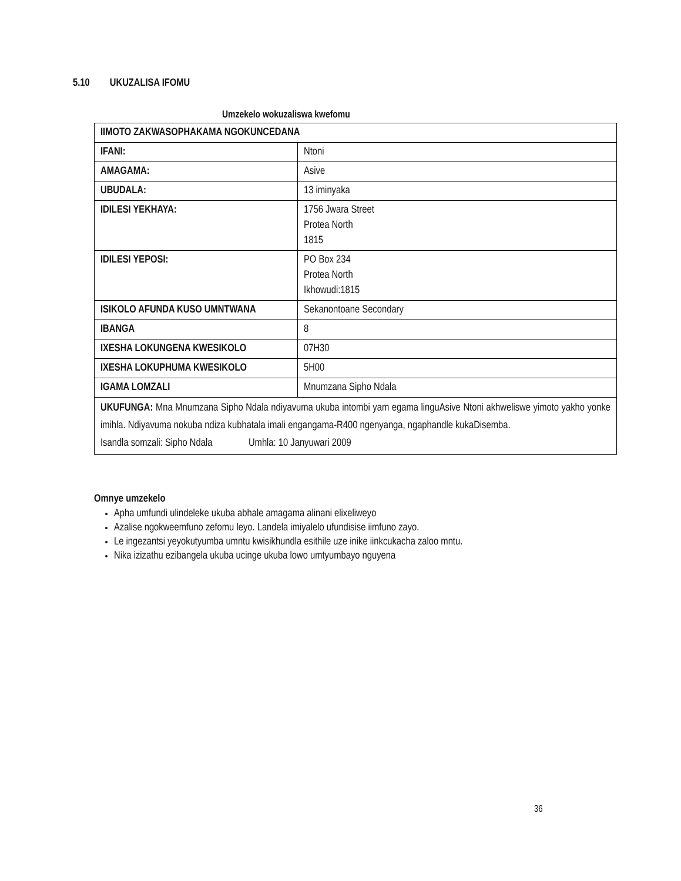5.10 UKUZALISA IFOMU
Umzekelo wokuzaliswa kwefomu
| IIMOTO ZAKWASOPHAKAMA NGOKUNCEDANA | |
| IFANI: | Ntoni |
| AMAGAMA: | Asive |
| UBUDALA: | 13 iminyaka |
| IDILESI YEKHAYA: | 1756 Jwara Street Protea North 1815 |
| IDILESI YEPOSI: | PO Box 234 Protea North Ikhowudi:1815 |
| ISIKOLO AFUNDA KUSO UMNTWANA | Sekanontoane Secondary |
| IBANGA | 8 |
| IXESHA LOKUNGENA KWESIKOLO | 07H30 |
| IXESHA LOKUPHUMA KWESIKOLO | 5H00 |
| IGAMA LOMZALI | Mnumzana Sipho Ndala |
| UKUFUNGA: Mna Mnumzana Sipho Ndala ndiyavuma ukuba intombi yam egama linguAsive Ntoni akhweliswe yimoto yakho yonke imihla. Ndiyavuma nokuba ndiza kubhatala imali engangama-R400 ngenyanga, ngaphandle kukaDisemba. Isandla somzali: Sipho Ndala Umhla: 10 Janyuwari 2009 | |
Omnye umzekelo
Apha umfundi ulindeleke ukuba abhale amagama alinani elixeliweyo
Azalise ngokweemfuno zefomu leyo. Landela imiyalelo ufundisise iimfuno zayo.
Le ingezantsi yeyokutyumba umntu kwisikhundla esithile uze inike iinkcukacha zaloo mntu.
Nika izizathu ezibangela ukuba ucinge ukuba lowo umtyumbayo nguyena
36